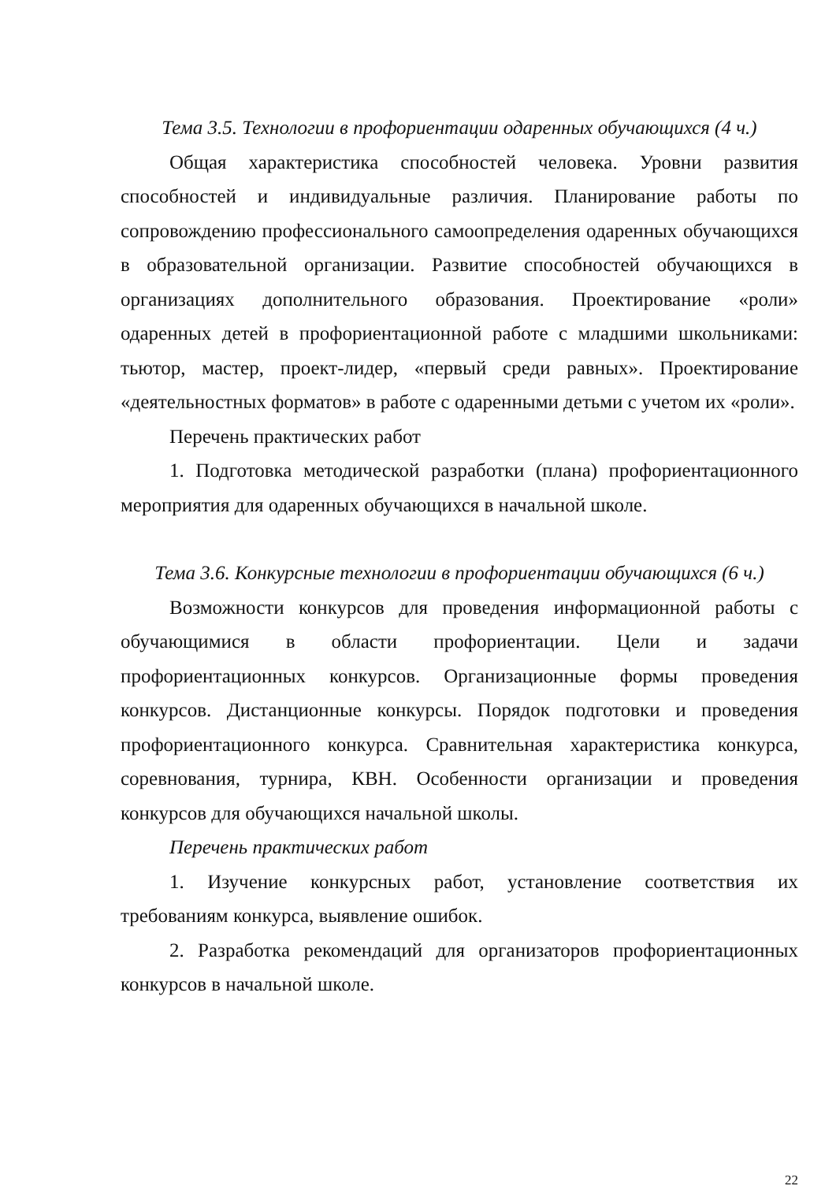Тема 3.5. Технологии в профориентации одаренных обучающихся (4 ч.)
Общая характеристика способностей человека. Уровни развития способностей и индивидуальные различия. Планирование работы по сопровождению профессионального самоопределения одаренных обучающихся в образовательной организации. Развитие способностей обучающихся в организациях дополнительного образования. Проектирование «роли» одаренных детей в профориентационной работе с младшими школьниками: тьютор, мастер, проект-лидер, «первый среди равных». Проектирование «деятельностных форматов» в работе с одаренными детьми с учетом их «роли».
Перечень практических работ
1. Подготовка методической разработки (плана) профориентационного мероприятия для одаренных обучающихся в начальной школе.
Тема 3.6. Конкурсные технологии в профориентации обучающихся (6 ч.)
Возможности конкурсов для проведения информационной работы с обучающимися в области профориентации. Цели и задачи профориентационных конкурсов. Организационные формы проведения конкурсов. Дистанционные конкурсы. Порядок подготовки и проведения профориентационного конкурса. Сравнительная характеристика конкурса, соревнования, турнира, КВН. Особенности организации и проведения конкурсов для обучающихся начальной школы.
Перечень практических работ
1. Изучение конкурсных работ, установление соответствия их требованиям конкурса, выявление ошибок.
2. Разработка рекомендаций для организаторов профориентационных конкурсов в начальной школе.
22